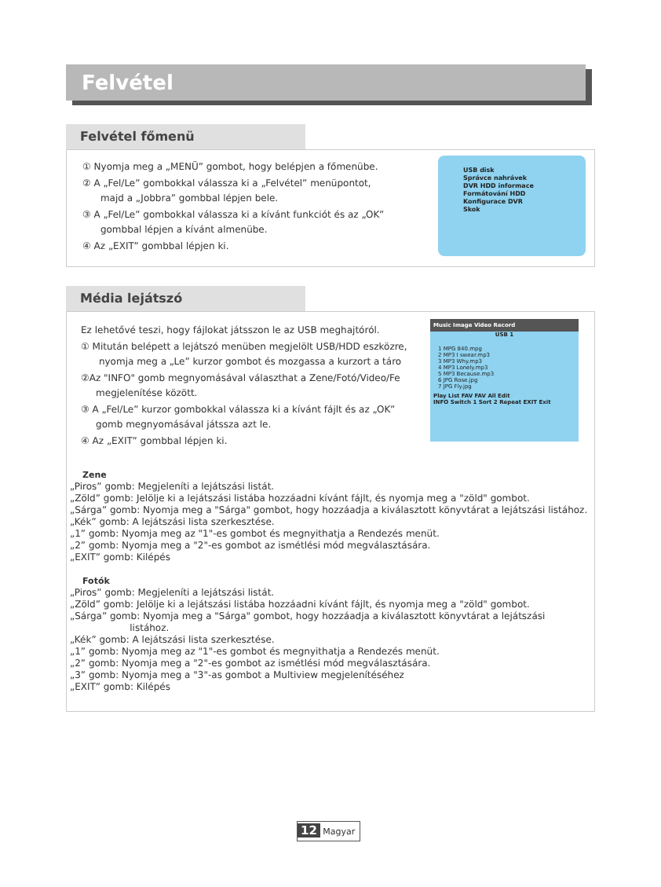Felvétel
Felvétel főmenü
① Nyomja meg a „MENÜ” gombot, hogy belépjen a főmenübe.
② A „Fel/Le” gombokkal válassza ki a „Felvétel” menüpontot,
majd a „Jobbra” gombbal lépjen bele.
③ A „Fel/Le” gombokkal válassza ki a kívánt funkciót és az „OK”
gombbal lépjen a kívánt almenübe.
④ Az „EXIT” gombbal lépjen ki.
USB disk
Správce nahrávek
DVR HDD informace
Formátování HDD
Konfigurace DVR
Skok
Média lejátszó
Ez lehetővé teszi, hogy fájlokat játsszon le az USB meghajtóról.
① Mitután belépett a lejátszó menüben megjelölt USB/HDD eszközre,
nyomja meg a „Le” kurzor gombot és mozgassa a kurzort a táro
②Az "INFO" gomb megnyomásával választhat a Zene/Fotó/Video/Fe
megjelenítése között.
③ A „Fel/Le” kurzor gombokkal válassza ki a kívánt fájlt és az „OK”
gomb megnyomásával játssza azt le.
④ Az „EXIT” gombbal lépjen ki.
Zene
„Piros” gomb: Megjeleníti a lejátszási listát.
„Zöld” gomb: Jelölje ki a lejátszási listába hozzáadni kívánt fájlt, és nyomja meg a "zöld" gombot.
„Sárga” gomb: Nyomja meg a "Sárga" gombot, hogy hozzáadja a kiválasztott könyvtárat a lejátszási listához.
„Kék” gomb: A lejátszási lista szerkesztése.
„1” gomb: Nyomja meg az "1"-es gombot és megnyithatja a Rendezés menüt.
„2” gomb: Nyomja meg a "2"-es gombot az ismétlési mód megválasztására.
„EXIT” gomb: Kilépés
Fotók
„Piros” gomb: Megjeleníti a lejátszási listát.
„Zöld” gomb: Jelölje ki a lejátszási listába hozzáadni kívánt fájlt, és nyomja meg a "zöld" gombot.
„Sárga” gomb: Nyomja meg a "Sárga" gombot, hogy hozzáadja a kiválasztott könyvtárat a lejátszási
listához.
„Kék” gomb: A lejátszási lista szerkesztése.
„1” gomb: Nyomja meg az "1"-es gombot és megnyithatja a Rendezés menüt.
„2” gomb: Nyomja meg a "2"-es gombot az ismétlési mód megválasztására.
„3” gomb: Nyomja meg a "3"-as gombot a Multiview megjelenítéséhez
„EXIT” gomb: Kilépés
Music Image Video Record
USB 1
1 MPG 840.mpg
2 MP3 I swear.mp3
3 MP3 Why.mp3
4 MP3 Lonely.mp3
5 MP3 Because.mp3
6 JPG Rose.jpg
7 JPG Fly.jpg
Play List FAV FAV All Edit
INFO Switch 1 Sort 2 Repeat EXIT Exit
12 Magyar